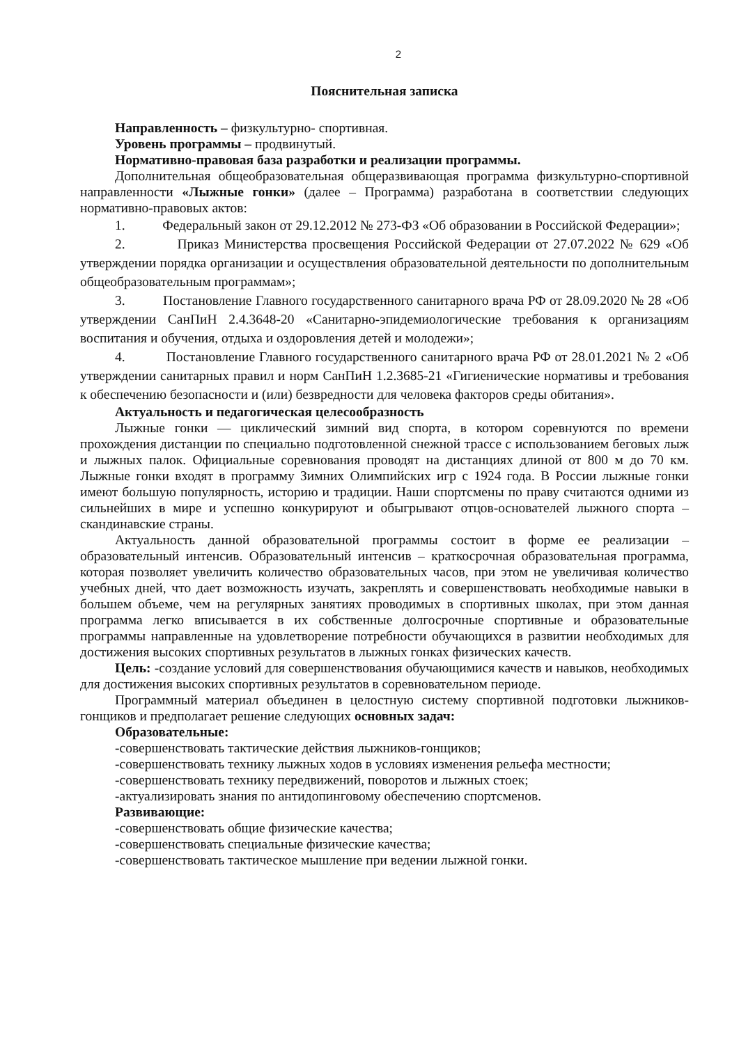2
Пояснительная записка
Направленность – физкультурно- спортивная.
Уровень программы – продвинутый.
Нормативно-правовая база разработки и реализации программы.
Дополнительная общеобразовательная общеразвивающая программа физкультурно-спортивной направленности «Лыжные гонки» (далее – Программа) разработана в соответствии следующих нормативно-правовых актов:
1. Федеральный закон от 29.12.2012 № 273-ФЗ «Об образовании в Российской Федерации»;
2. Приказ Министерства просвещения Российской Федерации от 27.07.2022 № 629 «Об утверждении порядка организации и осуществления образовательной деятельности по дополнительным общеобразовательным программам»;
3. Постановление Главного государственного санитарного врача РФ от 28.09.2020 № 28 «Об утверждении СанПиН 2.4.3648-20 «Санитарно-эпидемиологические требования к организациям воспитания и обучения, отдыха и оздоровления детей и молодежи»;
4. Постановление Главного государственного санитарного врача РФ от 28.01.2021 № 2 «Об утверждении санитарных правил и норм СанПиН 1.2.3685-21 «Гигиенические нормативы и требования к обеспечению безопасности и (или) безвредности для человека факторов среды обитания».
Актуальность и педагогическая целесообразность
Лыжные гонки — циклический зимний вид спорта, в котором соревнуются по времени прохождения дистанции по специально подготовленной снежной трассе с использованием беговых лыж и лыжных палок. Официальные соревнования проводят на дистанциях длиной от 800 м до 70 км. Лыжные гонки входят в программу Зимних Олимпийских игр с 1924 года. В России лыжные гонки имеют большую популярность, историю и традиции. Наши спортсмены по праву считаются одними из сильнейших в мире и успешно конкурируют и обыгрывают отцов-основателей лыжного спорта – скандинавские страны.
Актуальность данной образовательной программы состоит в форме ее реализации – образовательный интенсив. Образовательный интенсив – краткосрочная образовательная программа, которая позволяет увеличить количество образовательных часов, при этом не увеличивая количество учебных дней, что дает возможность изучать, закреплять и совершенствовать необходимые навыки в большем объеме, чем на регулярных занятиях проводимых в спортивных школах, при этом данная программа легко вписывается в их собственные долгосрочные спортивные и образовательные программы направленные на удовлетворение потребности обучающихся в развитии необходимых для достижения высоких спортивных результатов в лыжных гонках физических качеств.
Цель: -создание условий для совершенствования обучающимися качеств и навыков, необходимых для достижения высоких спортивных результатов в соревновательном периоде.
Программный материал объединен в целостную систему спортивной подготовки лыжников-гонщиков и предполагает решение следующих основных задач:
Образовательные:
-совершенствовать тактические действия лыжников-гонщиков;
-совершенствовать технику лыжных ходов в условиях изменения рельефа местности;
-совершенствовать технику передвижений, поворотов и лыжных стоек;
-актуализировать знания по антидопинговому обеспечению спортсменов.
Развивающие:
-совершенствовать общие физические качества;
-совершенствовать специальные физические качества;
-совершенствовать тактическое мышление при ведении лыжной гонки.